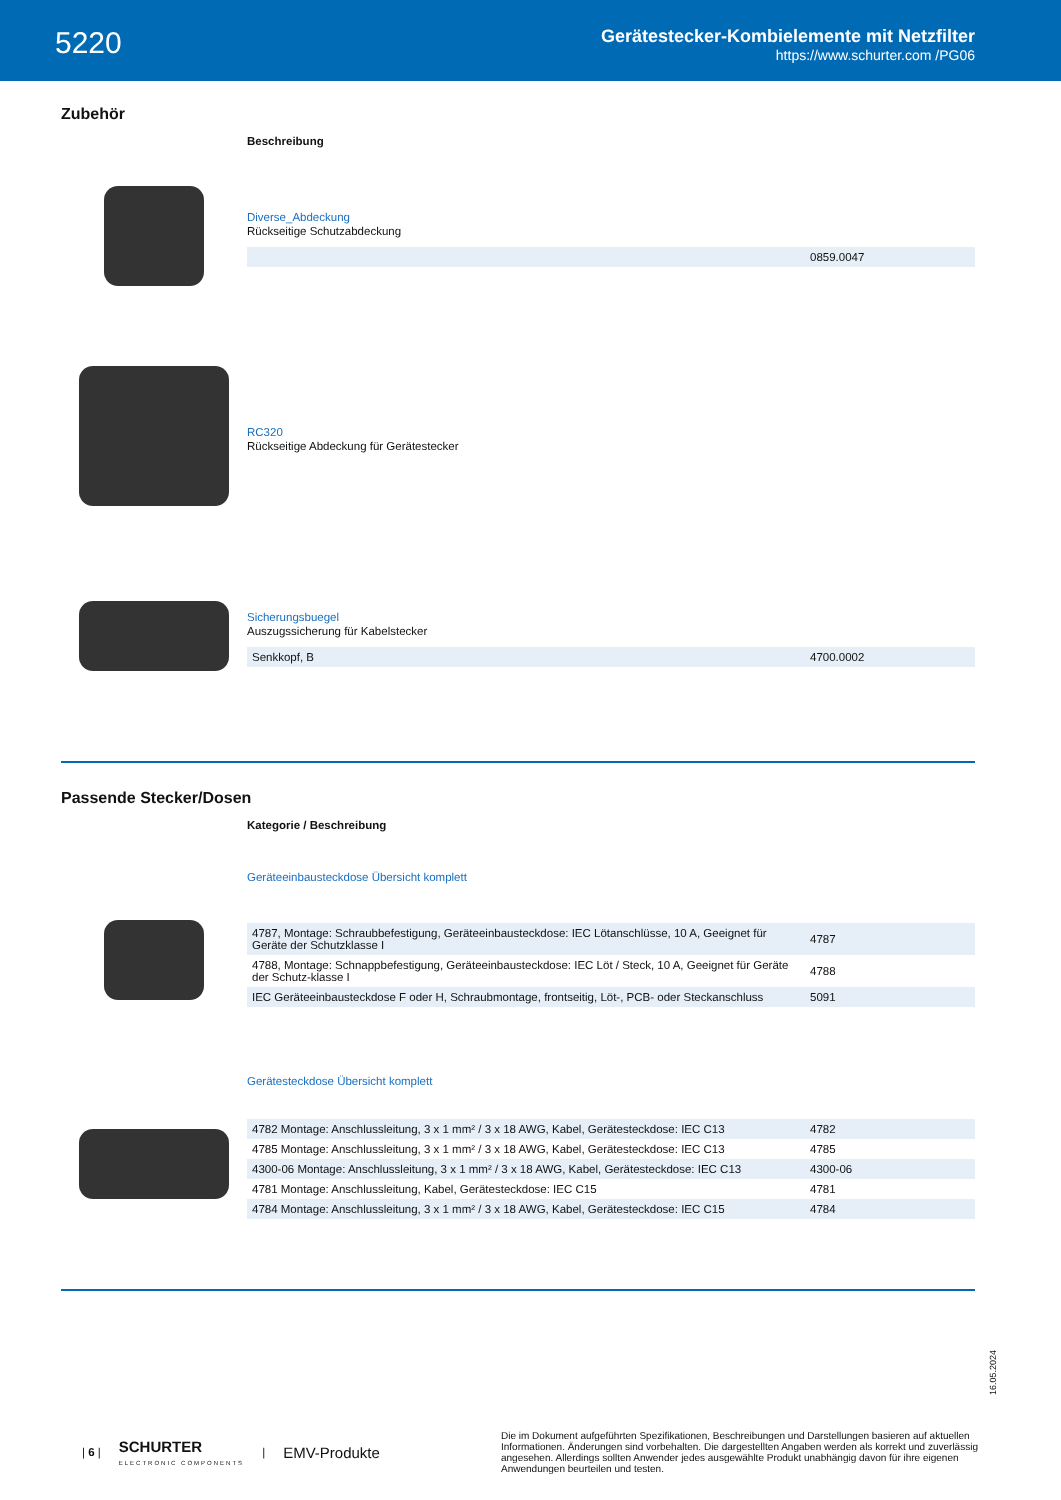5220
Gerätestecker-Kombielemente mit Netzfilter
https://www.schurter.com /PG06
Zubehör
Beschreibung
Diverse_Abdeckung
Rückseitige Schutzabdeckung
| | 0859.0047 |
RC320
Rückseitige Abdeckung für Gerätestecker
Sicherungsbuegel
Auszugssicherung für Kabelstecker
| Senkkopf, B | 4700.0002 |
Passende Stecker/Dosen
Kategorie / Beschreibung
Geräteeinbausteckdose Übersicht komplett
| 4787, Montage: Schraubbefestigung, Geräteeinbausteckdose: IEC Lötanschlüsse, 10 A, Geeignet für Geräte der Schutzklasse I | 4787 |
| 4788, Montage: Schnappbefestigung, Geräteeinbausteckdose: IEC Löt / Steck, 10 A, Geeignet für Geräte der Schutz-klasse I | 4788 |
| IEC Geräteeinbausteckdose F oder H, Schraubmontage, frontseitig, Löt-, PCB- oder Steckanschluss | 5091 |
Gerätesteckdose Übersicht komplett
| 4782 Montage: Anschlussleitung, 3 x 1 mm² / 3 x 18 AWG, Kabel, Gerätesteckdose: IEC C13 | 4782 |
| 4785 Montage: Anschlussleitung, 3 x 1 mm² / 3 x 18 AWG, Kabel, Gerätesteckdose: IEC C13 | 4785 |
| 4300-06 Montage: Anschlussleitung, 3 x 1 mm² / 3 x 18 AWG, Kabel, Gerätesteckdose: IEC C13 | 4300-06 |
| 4781 Montage: Anschlussleitung, Kabel, Gerätesteckdose: IEC C15 | 4781 |
| 4784 Montage: Anschlussleitung, 3 x 1 mm² / 3 x 18 AWG, Kabel, Gerätesteckdose: IEC C15 | 4784 |
16.05.2024
| 6 | SCHURTER
ELECTRONIC COMPONENTS | EMV-Produkte
Die im Dokument aufgeführten Spezifikationen, Beschreibungen und Darstellungen basieren auf aktuellen Informationen. Änderungen sind vorbehalten. Die dargestellten Angaben werden als korrekt und zuverlässig angesehen. Allerdings sollten Anwender jedes ausgewählte Produkt unabhängig davon für ihre eigenen Anwendungen beurteilen und testen.